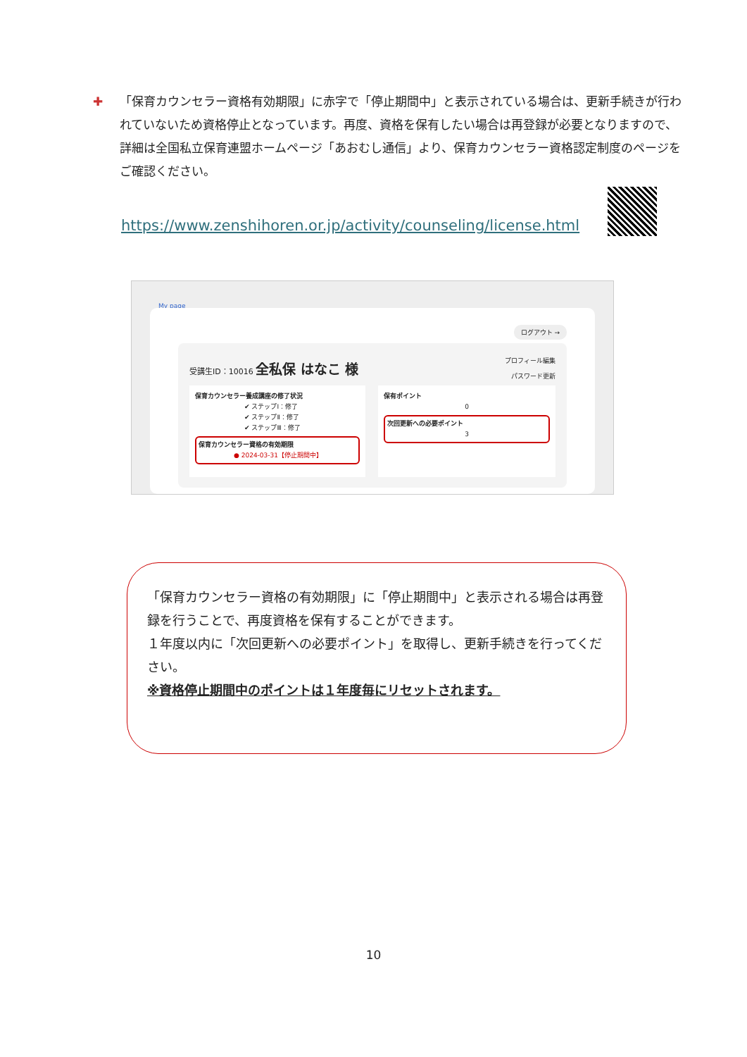✚ 「保育カウンセラー資格有効期限」に赤字で「停止期間中」と表示されている場合は、更新手続きが行われていないため資格停止となっています。再度、資格を保有したい場合は再登録が必要となりますので、詳細は全国私立保育連盟ホームページ「あおむし通信」より、保育カウンセラー資格認定制度のページをご確認ください。
https://www.zenshihoren.or.jp/activity/counseling/license.html
My page
ログアウト →
受講生ID：10016 全私保 はなこ 様
プロフィール編集
パスワード更新
保育カウンセラー養成講座の修了状況
✔ ステップⅠ：修了
✔ ステップⅡ：修了
✔ ステップⅢ：修了
保育カウンセラー資格の有効期限
● 2024-03-31【停止期間中】
保有ポイント
0
次回更新への必要ポイント
3
「保育カウンセラー資格の有効期限」に「停止期間中」と表示される場合は再登録を行うことで、再度資格を保有することができます。
１年度以内に「次回更新への必要ポイント」を取得し、更新手続きを行ってください。
※資格停止期間中のポイントは１年度毎にリセットされます。
10